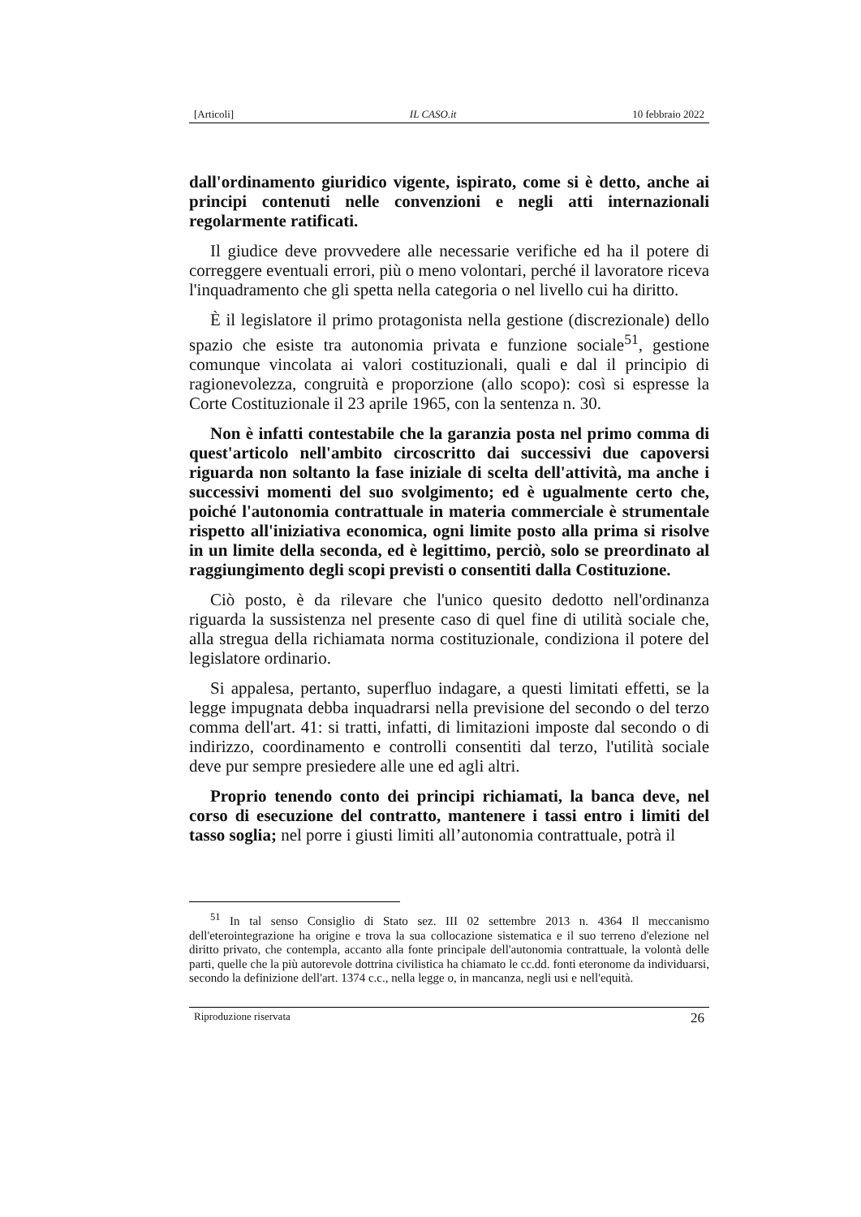[Articoli] IL CASO.it 10 febbraio 2022
dall'ordinamento giuridico vigente, ispirato, come si è detto, anche ai principi contenuti nelle convenzioni e negli atti internazionali regolarmente ratificati.
Il giudice deve provvedere alle necessarie verifiche ed ha il potere di correggere eventuali errori, più o meno volontari, perché il lavoratore riceva l'inquadramento che gli spetta nella categoria o nel livello cui ha diritto.
È il legislatore il primo protagonista nella gestione (discrezionale) dello spazio che esiste tra autonomia privata e funzione sociale<sup>51</sup>, gestione comunque vincolata ai valori costituzionali, quali e dal il principio di ragionevolezza, congruità e proporzione (allo scopo): così si espresse la Corte Costituzionale il 23 aprile 1965, con la sentenza n. 30.
Non è infatti contestabile che la garanzia posta nel primo comma di quest'articolo nell'ambito circoscritto dai successivi due capoversi riguarda non soltanto la fase iniziale di scelta dell'attività, ma anche i successivi momenti del suo svolgimento; ed è ugualmente certo che, poiché l'autonomia contrattuale in materia commerciale è strumentale rispetto all'iniziativa economica, ogni limite posto alla prima si risolve in un limite della seconda, ed è legittimo, perciò, solo se preordinato al raggiungimento degli scopi previsti o consentiti dalla Costituzione.
Ciò posto, è da rilevare che l'unico quesito dedotto nell'ordinanza riguarda la sussistenza nel presente caso di quel fine di utilità sociale che, alla stregua della richiamata norma costituzionale, condiziona il potere del legislatore ordinario.
Si appalesa, pertanto, superfluo indagare, a questi limitati effetti, se la legge impugnata debba inquadrarsi nella previsione del secondo o del terzo comma dell'art. 41: si tratti, infatti, di limitazioni imposte dal secondo o di indirizzo, coordinamento e controlli consentiti dal terzo, l'utilità sociale deve pur sempre presiedere alle une ed agli altri.
Proprio tenendo conto dei principi richiamati, la banca deve, nel corso di esecuzione del contratto, mantenere i tassi entro i limiti del tasso soglia; nel porre i giusti limiti all’autonomia contrattuale, potrà il
<sup>51</sup> In tal senso Consiglio di Stato sez. III 02 settembre 2013 n. 4364 Il meccanismo dell'eterointegrazione ha origine e trova la sua collocazione sistematica e il suo terreno d'elezione nel diritto privato, che contempla, accanto alla fonte principale dell'autonomia contrattuale, la volontà delle parti, quelle che la più autorevole dottrina civilistica ha chiamato le cc.dd. fonti eteronome da individuarsi, secondo la definizione dell'art. 1374 c.c., nella legge o, in mancanza, negli usi e nell'equità.
Riproduzione riservata 26